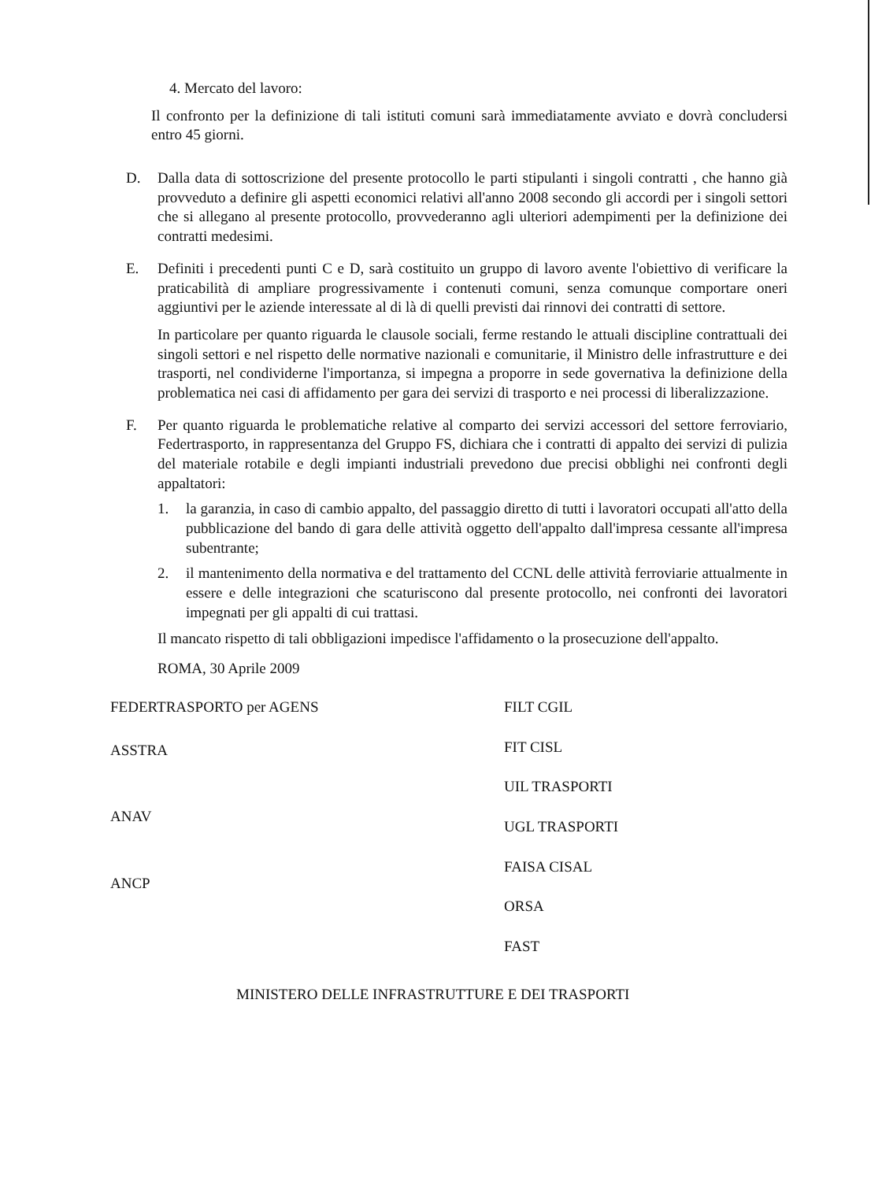4. Mercato del lavoro:
Il confronto per la definizione di tali istituti comuni sarà immediatamente avviato e dovrà concludersi entro 45 giorni.
D. Dalla data di sottoscrizione del presente protocollo le parti stipulanti i singoli contratti , che hanno già provveduto a definire gli aspetti economici relativi all'anno 2008 secondo gli accordi per i singoli settori che si allegano al presente protocollo, provvederanno agli ulteriori adempimenti per la definizione dei contratti medesimi.
E. Definiti i precedenti punti C e D, sarà costituito un gruppo di lavoro avente l'obiettivo di verificare la praticabilità di ampliare progressivamente i contenuti comuni, senza comunque comportare oneri aggiuntivi per le aziende interessate al di là di quelli previsti dai rinnovi dei contratti di settore.
In particolare per quanto riguarda le clausole sociali, ferme restando le attuali discipline contrattuali dei singoli settori e nel rispetto delle normative nazionali e comunitarie, il Ministro delle infrastrutture e dei trasporti, nel condividerne l'importanza, si impegna a proporre in sede governativa la definizione della problematica nei casi di affidamento per gara dei servizi di trasporto e nei processi di liberalizzazione.
F. Per quanto riguarda le problematiche relative al comparto dei servizi accessori del settore ferroviario, Federtrasporto, in rappresentanza del Gruppo FS, dichiara che i contratti di appalto dei servizi di pulizia del materiale rotabile e degli impianti industriali prevedono due precisi obblighi nei confronti degli appaltatori:
1. la garanzia, in caso di cambio appalto, del passaggio diretto di tutti i lavoratori occupati all'atto della pubblicazione del bando di gara delle attività oggetto dell'appalto dall'impresa cessante all'impresa subentrante;
2. il mantenimento della normativa e del trattamento del CCNL delle attività ferroviarie attualmente in essere e delle integrazioni che scaturiscono dal presente protocollo, nei confronti dei lavoratori impegnati per gli appalti di cui trattasi.
Il mancato rispetto di tali obbligazioni impedisce l'affidamento o la prosecuzione dell'appalto.
ROMA, 30 Aprile 2009
FEDERTRASPORTO per AGENS
ASSTRA
ANAV
ANCP
FILT CGIL
FIT CISL
UIL TRASPORTI
UGL TRASPORTI
FAISA CISAL
ORSA
FAST
MINISTERO DELLE INFRASTRUTTURE E DEI TRASPORTI